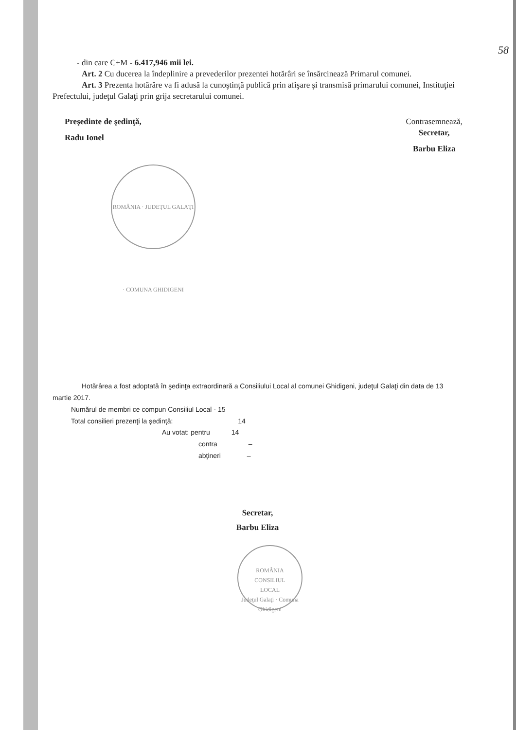58
- din care C+M - 6.417,946 mii lei.
Art. 2 Cu ducerea la îndeplinire a prevederilor prezentei hotărâri se însărcinează Primarul comunei.
Art. 3 Prezenta hotărâre va fi adusă la cunoştinţă publică prin afişare şi transmisă primarului comunei, Instituţiei Prefectului, judeţul Galaţi prin grija secretarului comunei.
Preşedinte de şedinţă,
Radu Ionel
Contrasemnează,
Secretar,
Barbu Eliza
ROMÂNIA · JUDEŢUL GALAŢI · COMUNA GHIDIGENI
Hotărârea a fost adoptată în şedinţa extraordinară a Consiliului Local al comunei Ghidigeni, judeţul Galaţi din data de 13 martie 2017.
Numărul de membri ce compun Consiliul Local - 15
Total consilieri prezenţi la şedinţă: 14
Au votat: pentru 14
contra –
abţineri –
Secretar,
Barbu Eliza
ROMÂNIA
CONSILIUL
LOCAL
Judeţul Galaţi · Comuna Ghidigeni